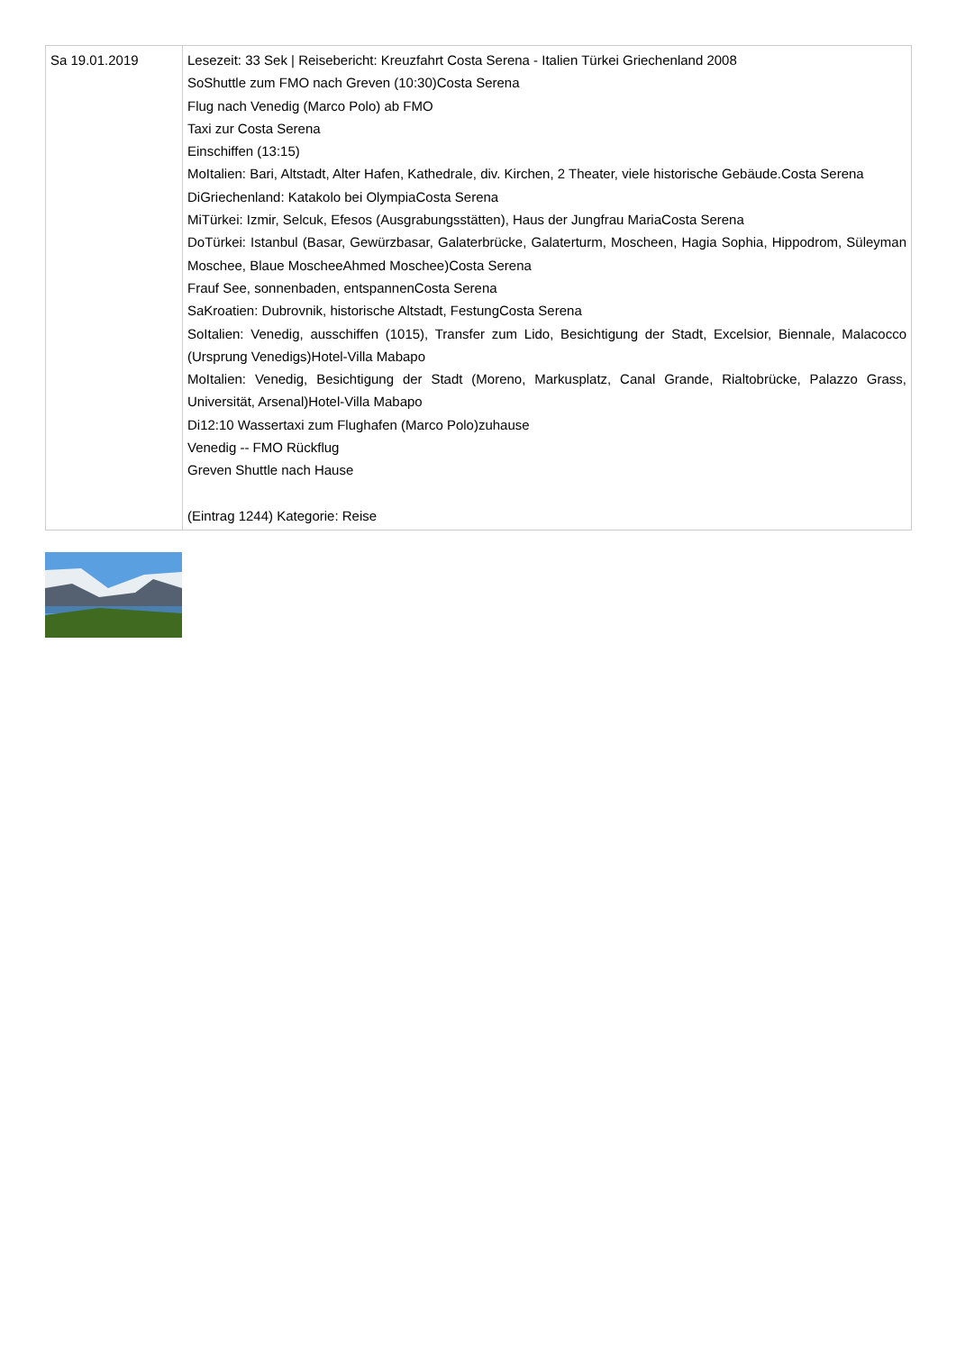| Sa 19.01.2019 | Lesezeit: 33 Sek / Reisebericht: Kreuzfahrt Costa Serena - Italien Türkei Griechenland 2008 SoShuttle zum FMO nach Greven (10:30)Costa Serena Flug nach Venedig (Marco Polo) ab FMO Taxi zur Costa Serena Einschiffen (13:15) MoItalien: Bari, Altstadt, Alter Hafen, Kathedrale, div. Kirchen, 2 Theater, viele historische Gebäude.Costa Serena DiGriechenland: Katakolo bei OlympiaCosta Serena MiTürkei: Izmir, Selcuk, Efesos (Ausgrabungsstätten), Haus der Jungfrau MariaCosta Serena DoTürkei: Istanbul (Basar, Gewürzbasar, Galaterbrücke, Galaterturm, Moscheen, Hagia Sophia, Hippodrom, Süleyman Moschee, Blaue MoscheeAhmed Moschee)Costa Serena Frauf See, sonnenbaden, entspannenCosta Serena SaKroatien: Dubrovnik, historische Altstadt, FestungCosta Serena SoItalien: Venedig, ausschiffen (1015), Transfer zum Lido, Besichtigung der Stadt, Excelsior, Biennale, Malacocco (Ursprung Venedigs)Hotel-Villa Mabapo MoItalien: Venedig, Besichtigung der Stadt (Moreno, Markusplatz, Canal Grande, Rialtobrücke, Palazzo Grass, Universität, Arsenal)Hotel-Villa Mabapo Di12:10 Wassertaxi zum Flughafen (Marco Polo)zuhause Venedig -- FMO Rückflug Greven Shuttle nach Hause (Eintrag 1244) Kategorie: Reise |